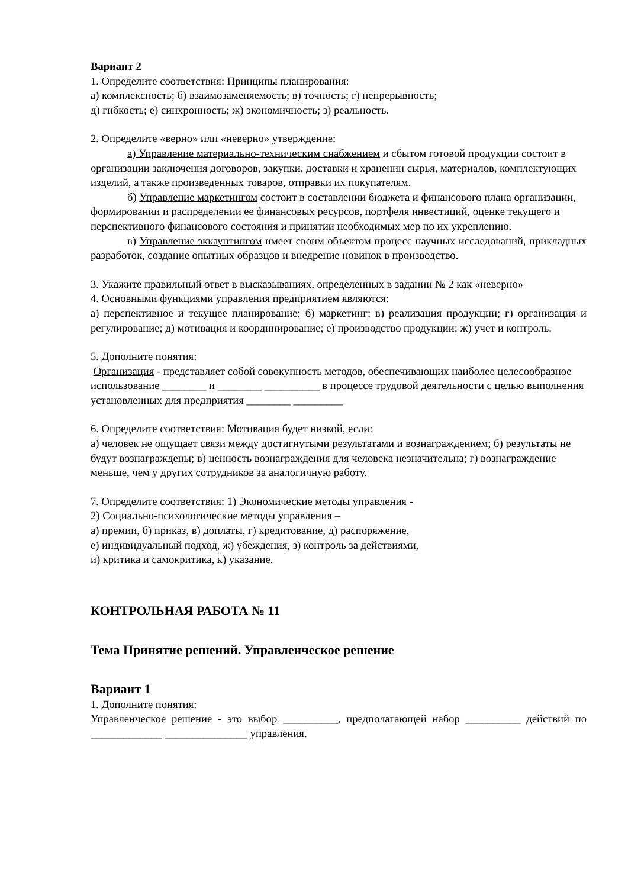Вариант 2
1. Определите соответствия: Принципы планирования:
а) комплексность; б) взаимозаменяемость; в) точность; г) непрерывность;
д) гибкость; е) синхронность; ж) экономичность; з) реальность.
2. Определите «верно» или «неверно» утверждение:
а) Управление материально-техническим снабжением и сбытом готовой продукции состоит в организации заключения договоров, закупки, доставки и хранении сырья, материалов, комплектующих изделий, а также произведенных товаров, отправки их покупателям.
б) Управление маркетингом состоит в составлении бюджета и финансового плана организации, формировании и распределении ее финансовых ресурсов, портфеля инвестиций, оценке текущего и перспективного финансового состояния и принятии необходимых мер по их укреплению.
в) Управление эккаунтингом имеет своим объектом процесс научных исследований, прикладных разработок, создание опытных образцов и внедрение новинок в производство.
3. Укажите правильный ответ в высказываниях, определенных в задании № 2 как «неверно»
4. Основными функциями управления предприятием являются:
а) перспективное и текущее планирование; б) маркетинг; в) реализация продукции; г) организация и регулирование; д) мотивация и координирование; е) производство продукции; ж) учет и контроль.
5. Дополните понятия:
Организация - представляет собой совокупность методов, обеспечивающих наиболее целесообразное использование ________ и ________ __________ в процессе трудовой деятельности с целью выполнения установленных для предприятия ________ _________
6. Определите соответствия: Мотивация будет низкой, если:
а) человек не ощущает связи между достигнутыми результатами и вознаграждением; б) результаты не будут вознаграждены; в) ценность вознаграждения для человека незначительна; г) вознаграждение меньше, чем у других сотрудников за аналогичную работу.
7. Определите соответствия: 1) Экономические методы управления -
2) Социально-психологические методы управления –
а) премии, б) приказ, в) доплаты, г) кредитование, д) распоряжение,
е) индивидуальный подход, ж) убеждения, з) контроль за действиями,
и) критика и самокритика, к) указание.
КОНТРОЛЬНАЯ РАБОТА № 11
Тема Принятие решений. Управленческое решение
Вариант 1
1. Дополните понятия:
Управленческое решение - это выбор __________, предполагающей набор __________ действий по _____________ _______________ управления.